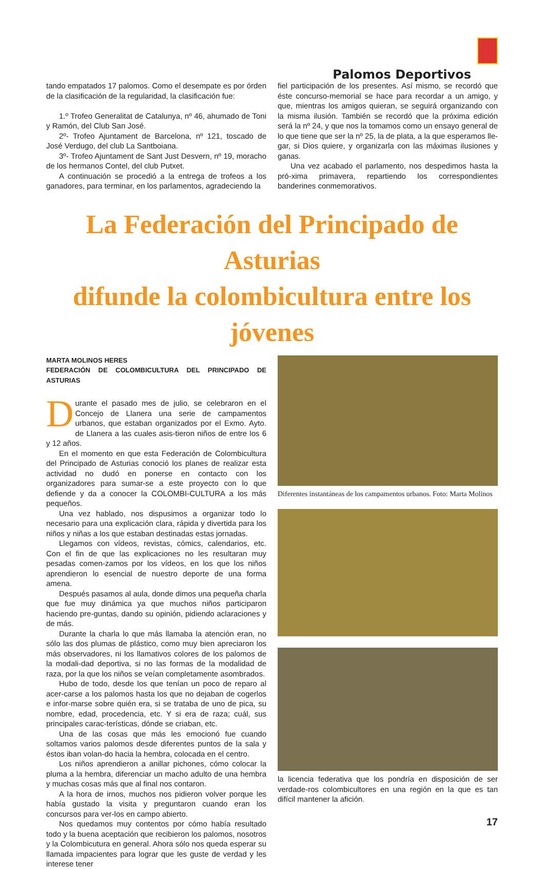Palomos Deportivos
tando empatados 17 palomos. Como el desempate es por órden de la clasificación de la regularidad, la clasificación fue:
1.º Trofeo Generalitat de Catalunya, nº 46, ahumado de Toni y Ramón, del Club San José.
2º- Trofeo Ajuntament de Barcelona, nº 121, toscado de José Verdugo, del club La Santboiana.
3º- Trofeo Ajuntament de Sant Just Desvern, nº 19, moracho de los hermanos Contel, del club Putxet.
A continuación se procedió a la entrega de trofeos a los ganadores, para terminar, en los parlamentos, agradeciendo la
fiel participación de los presentes. Así mismo, se recordó que éste concurso-memorial se hace para recordar a un amigo, y que, mientras los amigos quieran, se seguirá organizando con la misma ilusión. También se recordó que la próxima edición será la nº 24, y que nos la tomamos como un ensayo general de lo que tiene que ser la nº 25, la de plata, a la que esperamos lle-gar, si Dios quiere, y organizarla con las máximas ilusiones y ganas.
Una vez acabado el parlamento, nos despedimos hasta la pró-xima primavera, repartiendo los correspondientes banderines conmemorativos.
La Federación del Principado de Asturias
difunde la colombicultura entre los jóvenes
MARTA MOLINOS HERES
FEDERACIÓN DE COLOMBICULTURA DEL PRINCIPADO DE ASTURIAS
Durante el pasado mes de julio, se celebraron en el Concejo de Llanera una serie de campamentos urbanos, que estaban organizados por el Exmo. Ayto. de Llanera a las cuales asis-tieron niños de entre los 6 y 12 años.
En el momento en que esta Federación de Colombicultura del Principado de Asturias conoció los planes de realizar esta actividad no dudó en ponerse en contacto con los organizadores para sumar-se a este proyecto con lo que defiende y da a conocer la COLOMBI-CULTURA a los más pequeños.
Una vez hablado, nos dispusimos a organizar todo lo necesario para una explicación clara, rápida y divertida para los niños y niñas a los que estaban destinadas estas jornadas.
Llegamos con vídeos, revistas, cómics, calendarios, etc. Con el fin de que las explicaciones no les resultaran muy pesadas comen-zamos por los vídeos, en los que los niños aprendieron lo esencial de nuestro deporte de una forma amena.
Después pasamos al aula, donde dimos una pequeña charla que fue muy dinámica ya que muchos niños participaron haciendo pre-guntas, dando su opinión, pidiendo aclaraciones y de más.
Durante la charla lo que más llamaba la atención eran, no sólo las dos plumas de plástico, como muy bien apreciaron los más observadores, ni los llamativos colores de los palomos de la modali-dad deportiva, si no las formas de la modalidad de raza, por la que los niños se veían completamente asombrados.
Hubo de todo, desde los que tenían un poco de reparo al acer-carse a los palomos hasta los que no dejaban de cogerlos e infor-marse sobre quién era, si se trataba de uno de pica, su nombre, edad, procedencia, etc. Y si era de raza; cuál, sus principales carac-terísticas, dónde se criaban, etc.
Una de las cosas que más les emocionó fue cuando soltamos varios palomos desde diferentes puntos de la sala y éstos iban volan-do hacia la hembra, colocada en el centro.
Los niños aprendieron a anillar pichones, cómo colocar la pluma a la hembra, diferenciar un macho adulto de una hembra y muchas cosas más que al final nos contaron.
A la hora de irnos, muchos nos pidieron volver porque les había gustado la visita y preguntaron cuando eran los concursos para ver-los en campo abierto.
Nos quedamos muy contentos por cómo había resultado todo y la buena aceptación que recibieron los palomos, nosotros y la Colombicutura en general. Ahora sólo nos queda esperar su llamada impacientes para lograr que les guste de verdad y les interese tener
Diferentes instantáneas de los campamentos urbanos. Foto: Marta Molinos
la licencia federativa que los pondría en disposición de ser verdade-ros colombicultores en una región en la que es tan difícil mantener la afición.
17